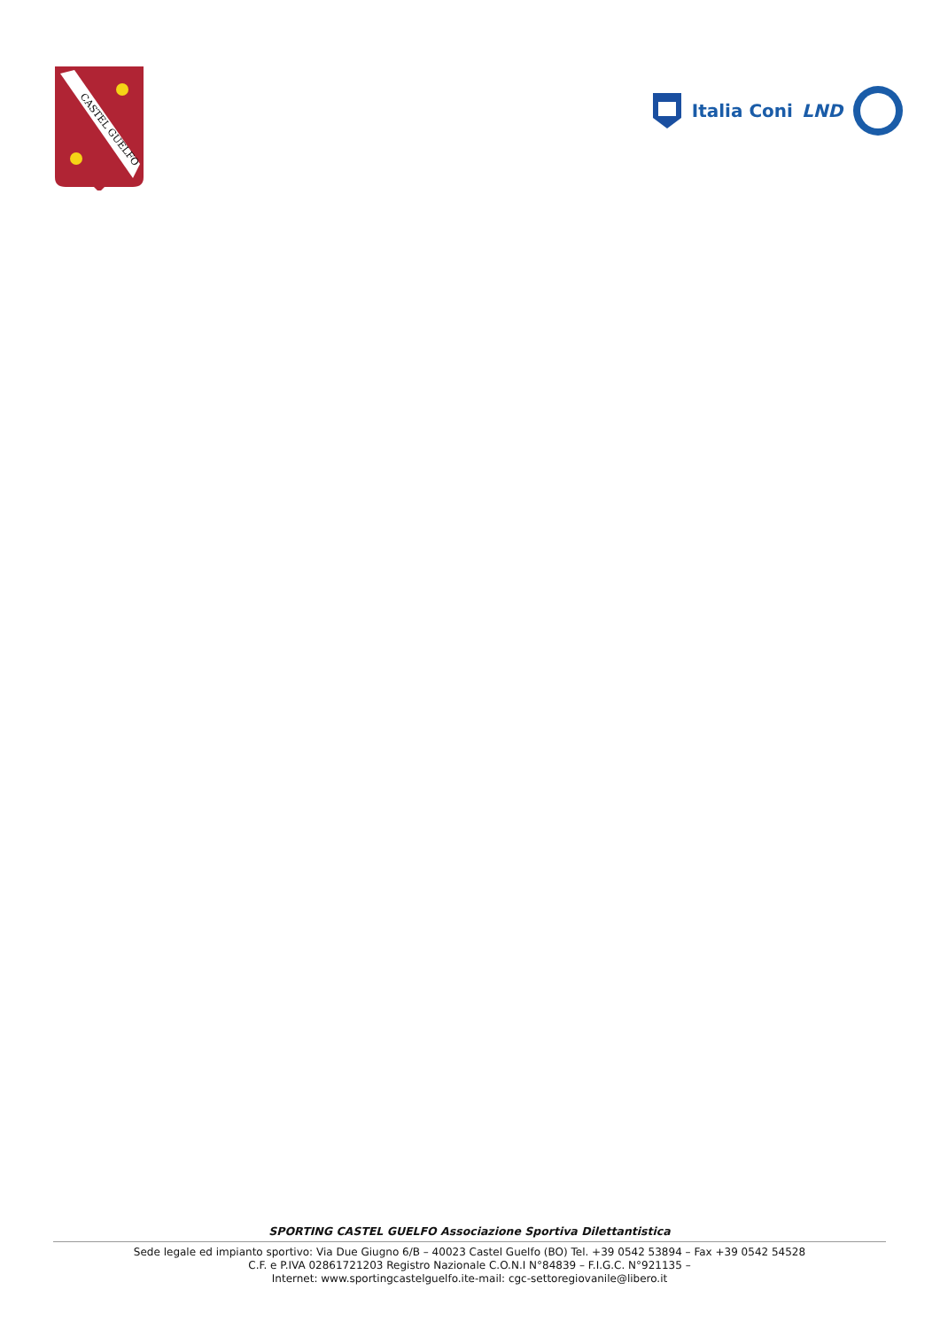CASTEL GUELFO
Italia Coni LND
SPORTING CASTEL GUELFO Associazione Sportiva Dilettantistica
Sede legale ed impianto sportivo: Via Due Giugno 6/B – 40023 Castel Guelfo (BO) Tel. +39 0542 53894 – Fax +39 0542 54528
C.F. e P.IVA 02861721203 Registro Nazionale C.O.N.I N°84839 – F.I.G.C. N°921135 –
Internet: www.sportingcastelguelfo.ite-mail: cgc-settoregiovanile@libero.it